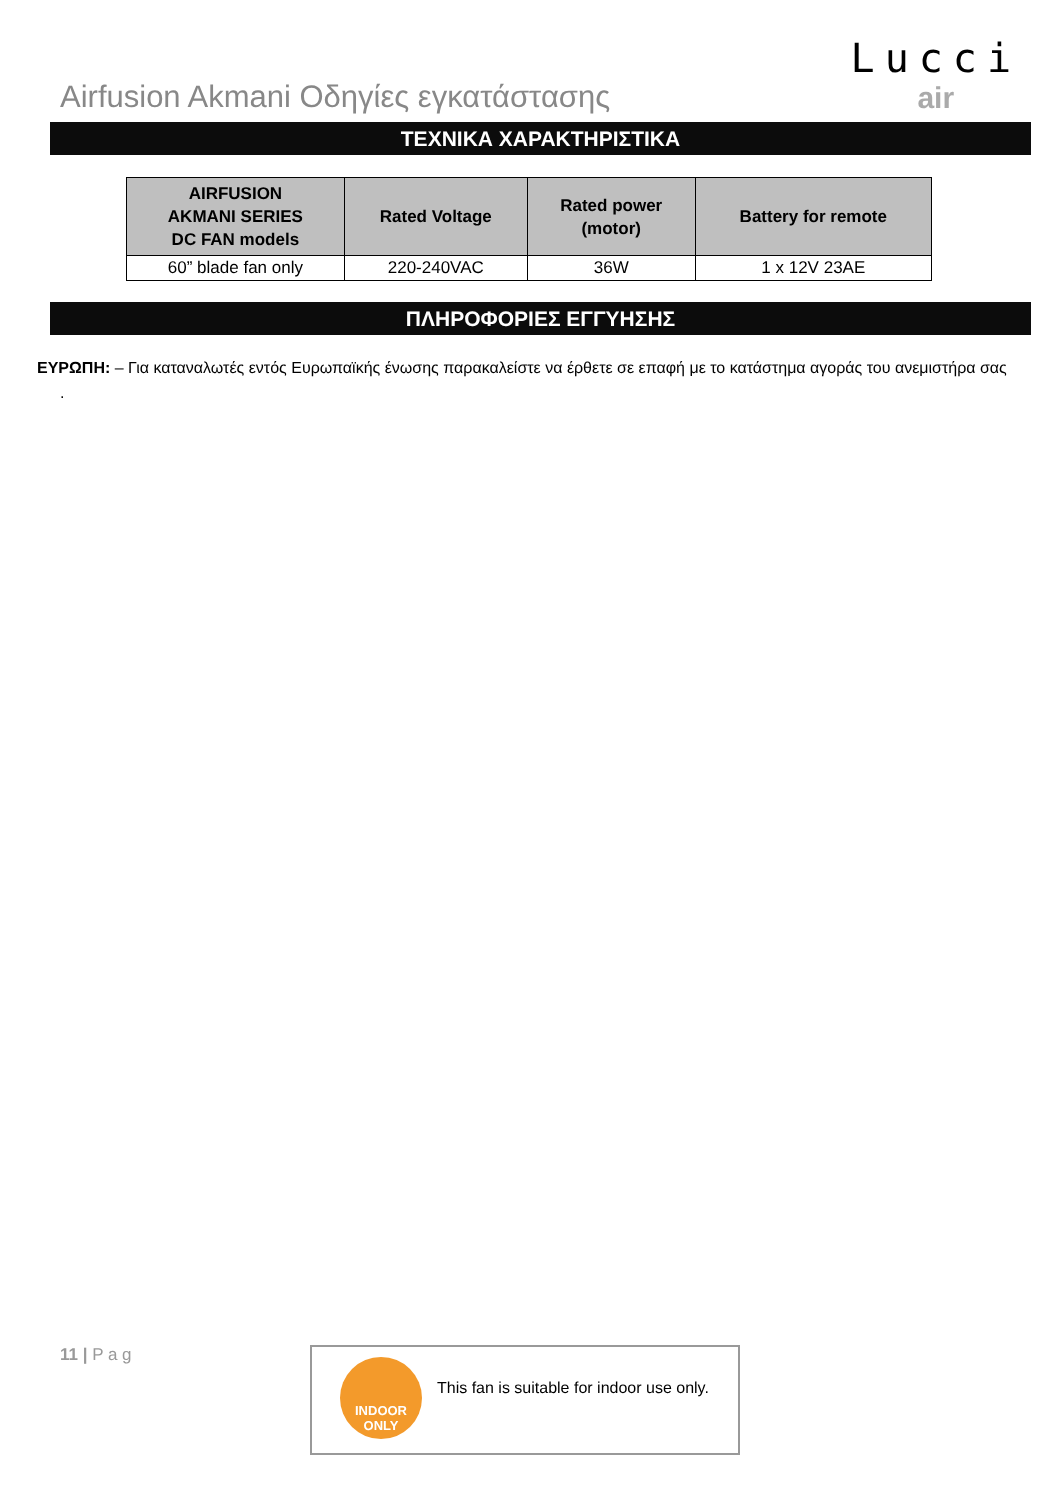Airfusion Akmani Οδηγίες εγκατάστασης
Lucci
air
ΤΕΧΝΙΚΑ ΧΑΡΑΚΤΗΡΙΣΤΙΚΑ
| AIRFUSION AKMANI SERIES DC FAN models | Rated Voltage | Rated power (motor) | Battery for remote |
| --- | --- | --- | --- |
| 60” blade fan only | 220-240VAC | 36W | 1 x 12V 23AE |
ΠΛΗΡΟΦΟΡΙΕΣ ΕΓΓΥΗΣΗΣ
ΕΥΡΩΠΗ: – Για καταναλωτές εντός Ευρωπαϊκής ένωσης παρακαλείστε να έρθετε σε επαφή με το κατάστημα αγοράς του ανεμιστήρα σας
.
11 | P a g
INDOOR
ONLY
This fan is suitable for indoor use only.